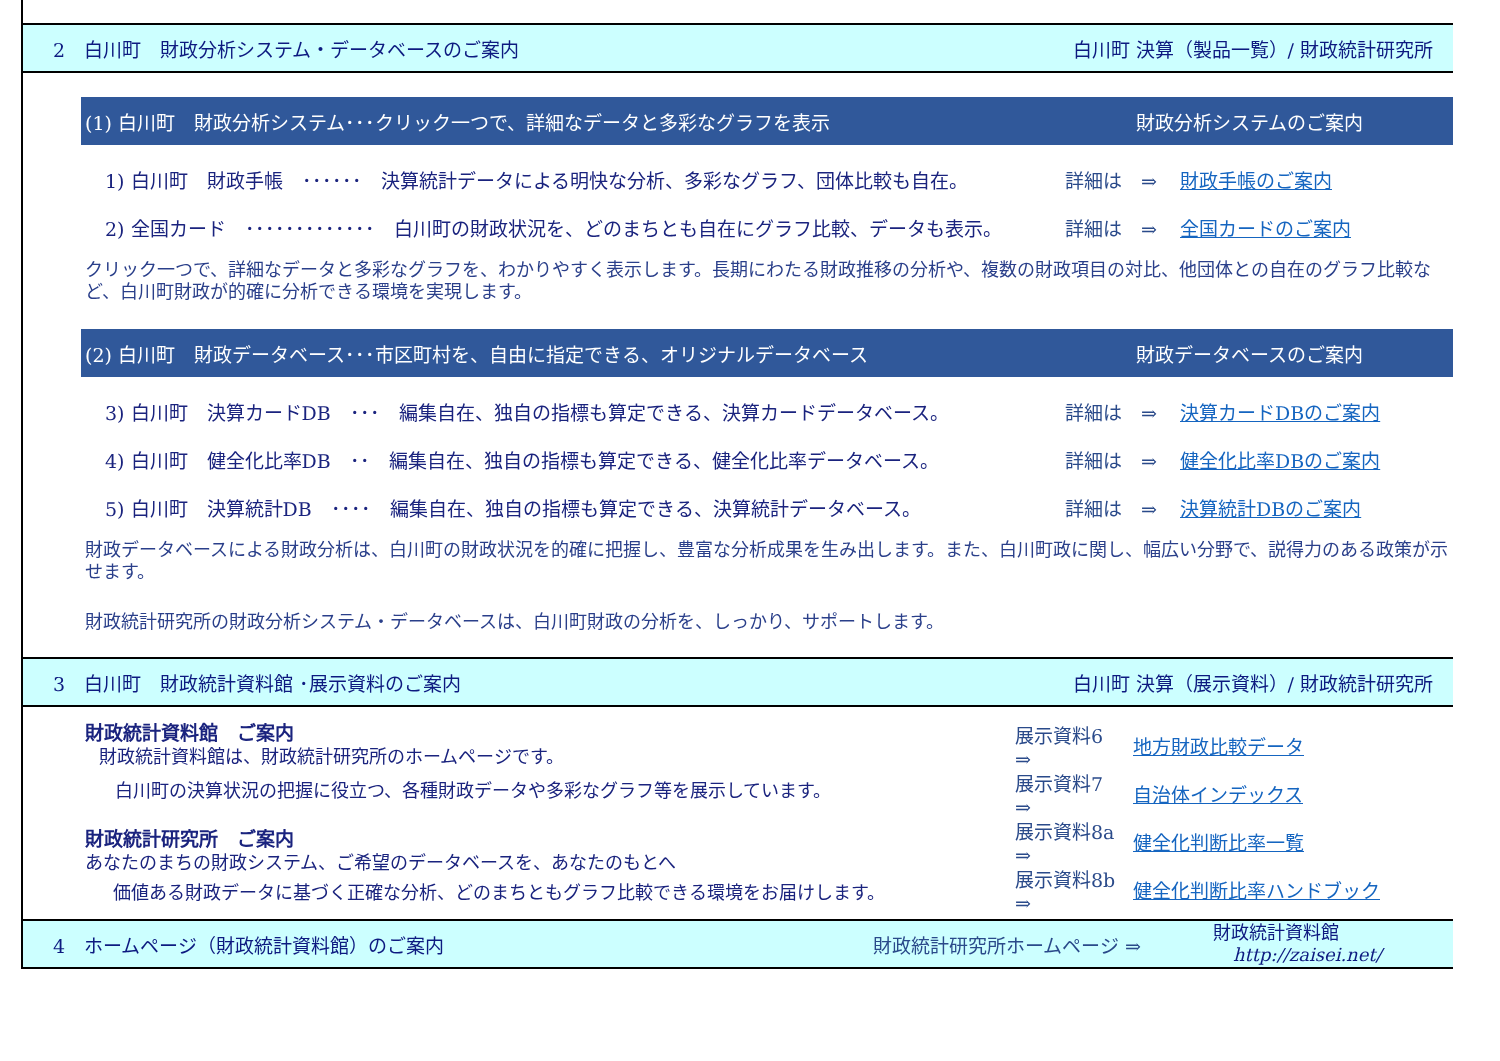2　白川町　財政分析システム・データベースのご案内 白川町 決算（製品一覧）/ 財政統計研究所
(1) 白川町　財政分析システム･･･クリック一つで、詳細なデータと多彩なグラフを表示 財政分析システムのご案内
1) 白川町　財政手帳　･･････　決算統計データによる明快な分析、多彩なグラフ、団体比較も自在。 詳細は　⇒ 財政手帳のご案内
2) 全国カード　･････････････　白川町の財政状況を、どのまちとも自在にグラフ比較、データも表示。 詳細は　⇒ 全国カードのご案内
クリック一つで、詳細なデータと多彩なグラフを、わかりやすく表示します。長期にわたる財政推移の分析や、複数の財政項目の対比、他団体との自在のグラフ比較など、白川町財政が的確に分析できる環境を実現します。
(2) 白川町　財政データベース･･･市区町村を、自由に指定できる、オリジナルデータベース 財政データベースのご案内
3) 白川町　決算カードDB　･･･　編集自在、独自の指標も算定できる、決算カードデータベース。 詳細は　⇒ 決算カードDBのご案内
4) 白川町　健全化比率DB　･･　編集自在、独自の指標も算定できる、健全化比率データベース。 詳細は　⇒ 健全化比率DBのご案内
5) 白川町　決算統計DB　････　編集自在、独自の指標も算定できる、決算統計データベース。 詳細は　⇒ 決算統計DBのご案内
財政データベースによる財政分析は、白川町の財政状況を的確に把握し、豊富な分析成果を生み出します。また、白川町政に関し、幅広い分野で、説得力のある政策が示せます。
財政統計研究所の財政分析システム・データベースは、白川町財政の分析を、しっかり、サポートします。
3　白川町　財政統計資料館 ･展示資料のご案内 白川町 決算（展示資料）/ 財政統計研究所
財政統計資料館　ご案内
財政統計資料館は、財政統計研究所のホームページです。
白川町の決算状況の把握に役立つ、各種財政データや多彩なグラフ等を展示しています。
財政統計研究所　ご案内
あなたのまちの財政システム、ご希望のデータベースを、あなたのもとへ
価値ある財政データに基づく正確な分析、どのまちともグラフ比較できる環境をお届けします。
展示資料6　⇒ 地方財政比較データ
展示資料7　⇒ 自治体インデックス
展示資料8a ⇒ 健全化判断比率一覧
展示資料8b ⇒ 健全化判断比率ハンドブック
4　ホームページ（財政統計資料館）のご案内 財政統計研究所ホームページ ⇒ 財政統計資料館
http://zaisei.net/